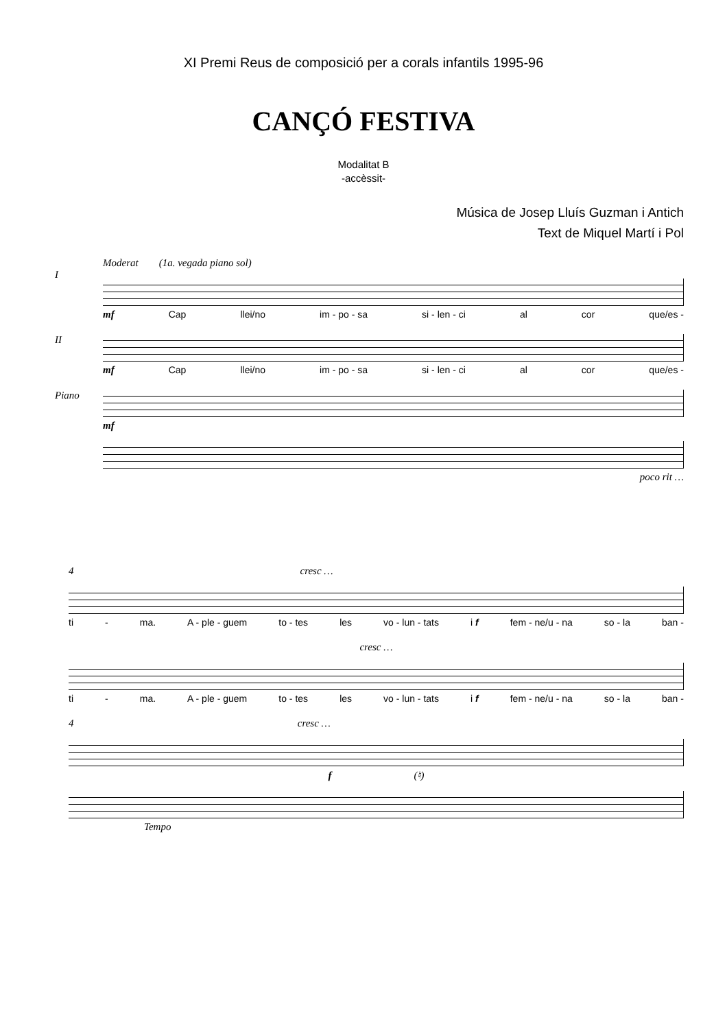XI Premi Reus de composició per a corals infantils 1995-96
CANÇÓ FESTIVA
Modalitat B
-accèssit-
Música de Josep Lluís Guzman i Antich
Text de Miquel Martí i Pol
Moderat (1a. vegada piano sol)
I
mf Cap llei/no im - po - sa si - len - ci al cor que/es -
II
mf Cap llei/no im - po - sa si - len - ci al cor que/es -
Piano
mf
poco rit …
4 cresc …
ti - ma. A - ple - guem to - tes les vo - lun - tats i f fem - ne/u - na so - la ban -
cresc …
ti - ma. A - ple - guem to - tes les vo - lun - tats i f fem - ne/u - na so - la ban -
4 cresc …
f (♮)
Tempo